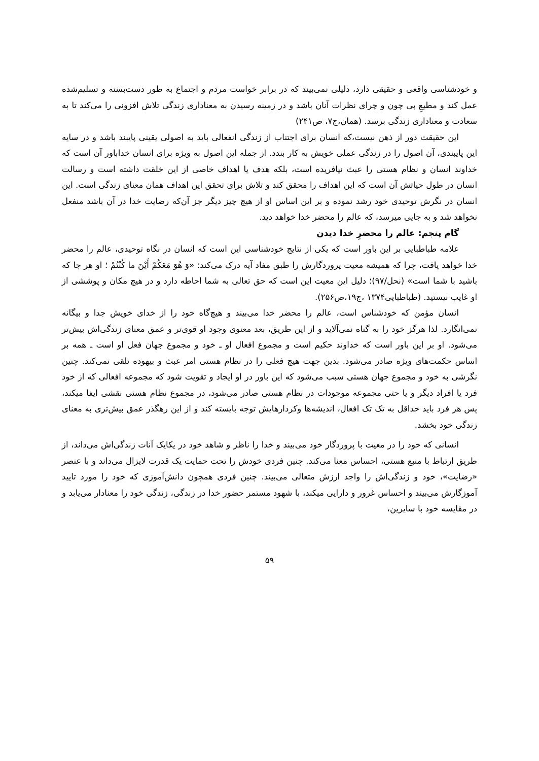و خودشناسی واقعی و حقیقی دارد، دلیلی نمی‌بیند که در برابر خواست مردم و اجتماع به طور دست‌بسته و تسلیم‌شده عمل کند و مطیعِ بی چون و چرای نظرات آنان باشد و در زمینه رسیدن به معناداری زندگی تلاش افزونی را می‌کند تا به سعادت و معناداری زندگی برسد. (همان،ج۷، ص۲۴۱)
این حقیقت دور از ذهن نیست،که انسان برای اجتناب از زندگی انفعالی باید به اصولی یقینی پایبند باشد و در سایه این پایبندی، آن اصول را در زندگی عملی خویش به کار بندد. از جمله این اصول به ویژه برای انسان خداباور آن است که خداوند انسان و نظام هستی را عبث نیافریده است، بلکه هدف یا اهداف خاصی از این خلقت داشته است و رسالت انسان در طول حیاتش آن است که این اهداف را محقق کند و تلاش برای تحقق این اهداف همان معنای زندگی است. این انسان در نگرش توحیدی خود رشد نموده و بر این اساس او از هیچ چیز دیگر جز آن‌که رضایت خدا در آن باشد منفعل نخواهد شد و به جایی میرسد، که عالم را محضر خدا خواهد دید.
گام پنجم: عالم را محضرِ خدا دیدن
علامه طباطبایی بر این باور است که یکی از نتایج خودشناسی این است که انسان در نگاه توحیدی، عالم را محضر خدا خواهد یافت، چرا که همیشه معیت پروردگارش را طبق مفاد آیه درک می‌کند: «وَ هُوَ مَعَكُمْ أَيْنَ ما كُنْتُمْ ؛ او هر جا که باشید با شما است» (نحل/۹۷)؛ دلیل این معیت این است که حق تعالی به شما احاطه دارد و در هیچ مکان و پوششی از او غایب نیستید. (طباطبایی۱۳۷۴ ،ج۱۹،ص۲۵۶).
انسان مؤمن که خودشناس است، عالم را محضر خدا می‌بیند و هیچ‌گاه خود را از خدای خویش جدا و بیگانه نمی‌انگارد. لذا هرگز خود را به گناه نمی‌آلاید و از این طریق، بعد معنوی وجود او قوی‌تر و عمق معنای زندگی‌اش بیش‌تر می‌شود. او بر این باور است که خداوند حکیم است و مجموع افعال او ـ خود و مجموع جهان فعل او است ـ همه بر اساس حکمت‌های ویژه صادر می‌شود. بدین جهت هیچ فعلی را در نظام هستی امر عبث و بیهوده تلقی نمی‌کند. چنین نگرشی به خود و مجموع جهان هستی سبب می‌شود که این باور در او ایجاد و تقویت شود که مجموعه افعالی که از خود فرد یا افراد دیگر و یا حتی مجموعه موجودات در نظام هستی صادر می‌شود، در مجموع نظام هستی نقشی ایفا میکند، پس هر فرد باید حداقل به تک تک افعال، اندیشه‌ها وکردارهایش توجه بایسته کند و از این رهگذر عمق بیش‌تری به معنای زندگی خود بخشد.
انسانی که خود را در معیت با پروردگار خود می‌بیند و خدا را ناظر و شاهد خود در یکایک آنات زندگی‌اش می‌داند، از طریق ارتباط با منبع هستی، احساس معنا می‌کند. چنین فردی خودش را تحت حمایت یک قدرت لایزال می‌داند و با عنصر «رضایت»، خود و زندگی‌اش را واجد ارزش متعالی می‌بیند. چنین فردی همچون دانش‌آموزی که خود را مورد تایید آموزگارش می‌بیند و احساس غرور و دارایی میکند، با شهود مستمر حضور خدا در زندگی، زندگی خود را معنادار می‌یابد و در مقایسه خود با سایرین،
۵۹